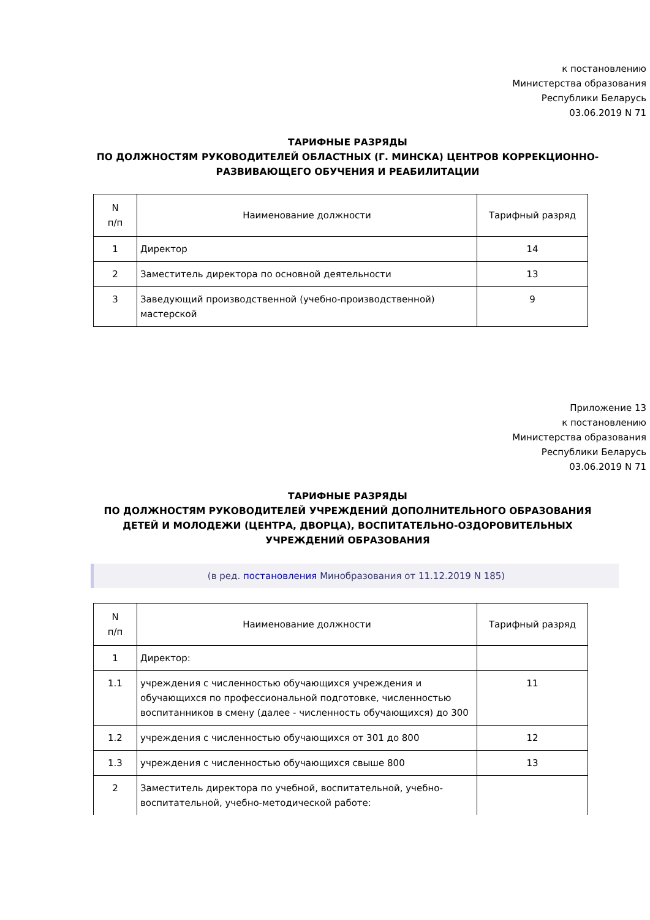к постановлению
Министерства образования
Республики Беларусь
03.06.2019 N 71
ТАРИФНЫЕ РАЗРЯДЫ
ПО ДОЛЖНОСТЯМ РУКОВОДИТЕЛЕЙ ОБЛАСТНЫХ (Г. МИНСКА) ЦЕНТРОВ КОРРЕКЦИОННО-РАЗВИВАЮЩЕГО ОБУЧЕНИЯ И РЕАБИЛИТАЦИИ
| N п/п | Наименование должности | Тарифный разряд |
| --- | --- | --- |
| 1 | Директор | 14 |
| 2 | Заместитель директора по основной деятельности | 13 |
| 3 | Заведующий производственной (учебно-производственной) мастерской | 9 |
Приложение 13
к постановлению
Министерства образования
Республики Беларусь
03.06.2019 N 71
ТАРИФНЫЕ РАЗРЯДЫ
ПО ДОЛЖНОСТЯМ РУКОВОДИТЕЛЕЙ УЧРЕЖДЕНИЙ ДОПОЛНИТЕЛЬНОГО ОБРАЗОВАНИЯ ДЕТЕЙ И МОЛОДЕЖИ (ЦЕНТРА, ДВОРЦА), ВОСПИТАТЕЛЬНО-ОЗДОРОВИТЕЛЬНЫХ УЧРЕЖДЕНИЙ ОБРАЗОВАНИЯ
(в ред. постановления Минобразования от 11.12.2019 N 185)
| N п/п | Наименование должности | Тарифный разряд |
| --- | --- | --- |
| 1 | Директор: | |
| 1.1 | учреждения с численностью обучающихся учреждения и обучающихся по профессиональной подготовке, численностью воспитанников в смену (далее - численность обучающихся) до 300 | 11 |
| 1.2 | учреждения с численностью обучающихся от 301 до 800 | 12 |
| 1.3 | учреждения с численностью обучающихся свыше 800 | 13 |
| 2 | Заместитель директора по учебной, воспитательной, учебно-воспитательной, учебно-методической работе: | |